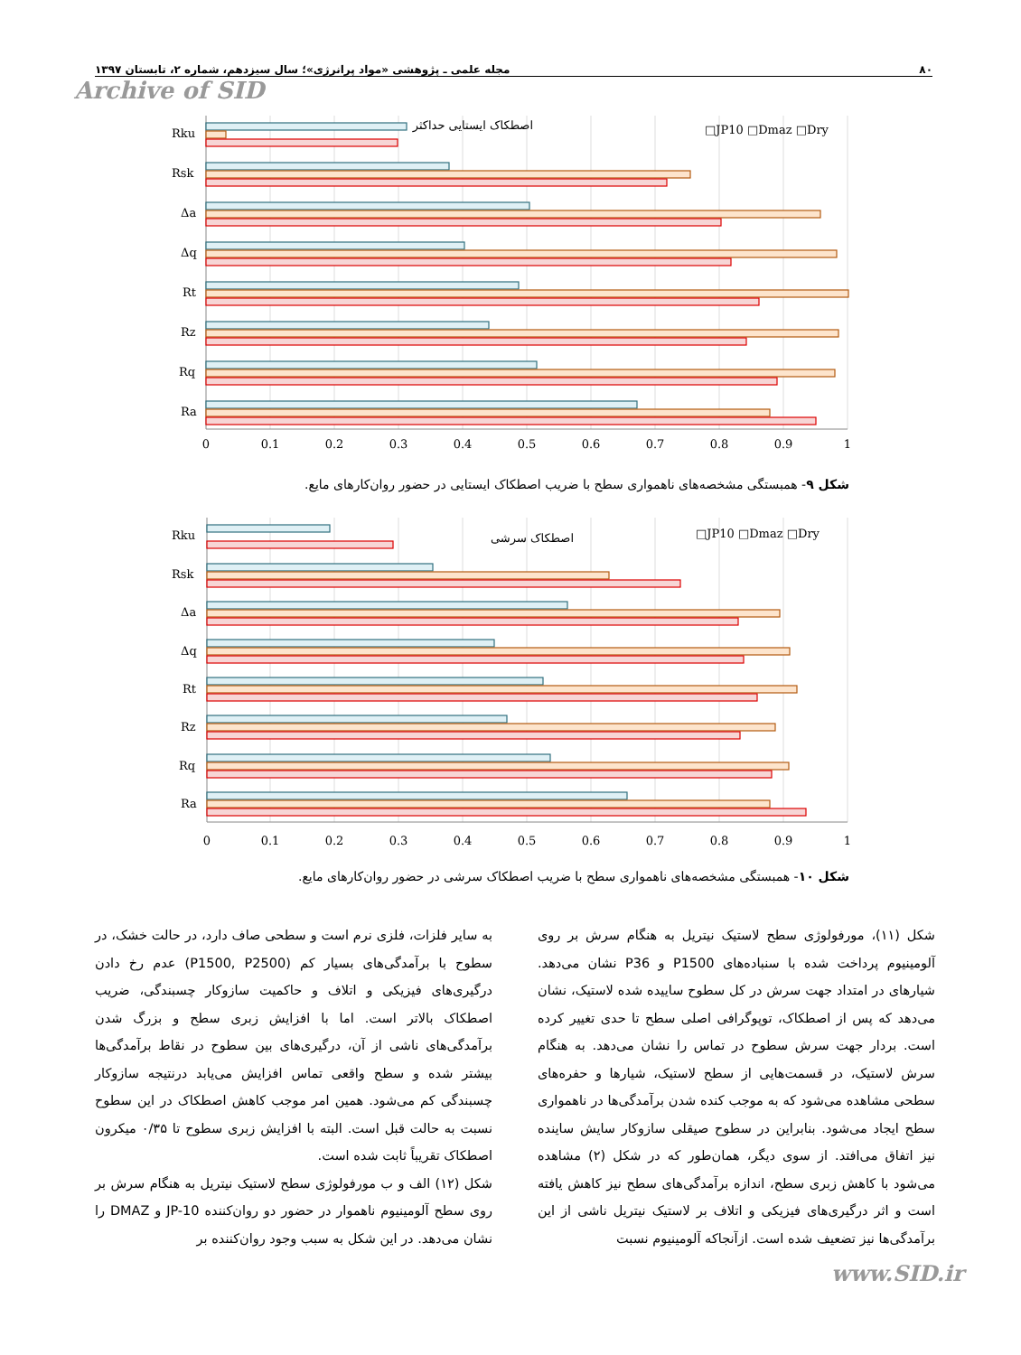۸۰ مجله علمی ـ پژوهشی «مواد پرانرژی»؛ سال سیزدهم، شماره ۲، تابستان ۱۳۹۷
Archive of SID
اصطکاک ایستایی حداکثر
□JP10 □Dmaz □Dry
Rku
Rsk
Δa
Δq
Rt
Rz
Rq
Ra
0
0.1
0.2
0.3
0.4
0.5
0.6
0.7
0.8
0.9
1
شکل ۹- همبستگی مشخصه‌های ناهمواری سطح با ضریب اصطکاک ایستایی در حضور روان‌کارهای مایع.
اصطکاک سرشی
□JP10 □Dmaz □Dry
Rku
Rsk
Δa
Δq
Rt
Rz
Rq
Ra
0
0.1
0.2
0.3
0.4
0.5
0.6
0.7
0.8
0.9
1
شکل ۱۰- همبستگی مشخصه‌های ناهمواری سطح با ضریب اصطکاک سرشی در حضور روان‌کارهای مایع.
شکل (۱۱)، مورفولوژی سطح لاستیک نیتریل به هنگام سرش بر روی آلومینیوم پرداخت شده با سنباده‌های P1500 و P36 نشان می‌دهد. شیارهای در امتداد جهت سرش در کل سطوح ساییده شده لاستیک، نشان می‌دهد که پس از اصطکاک، توپوگرافی اصلی سطح تا حدی تغییر کرده است. بردار جهت سرش سطوح در تماس را نشان می‌دهد. به هنگام سرش لاستیک، در قسمت‌هایی از سطح لاستیک، شیارها و حفره‌های سطحی مشاهده می‌شود که به موجب کنده شدن برآمدگی‌ها در ناهمواری سطح ایجاد می‌شود. بنابراین در سطوح صیقلی سازوکار سایش ساینده نیز اتفاق می‌افتد. از سوی دیگر، همان‌طور که در شکل (۲) مشاهده می‌شود با کاهش زبری سطح، اندازه برآمدگی‌های سطح نیز کاهش یافته است و اثر درگیری‌های فیزیکی و اتلاف بر لاستیک نیتریل ناشی از این برآمدگی‌ها نیز تضعیف شده است. ازآنجاکه آلومینیوم نسبت
به سایر فلزات، فلزی نرم است و سطحی صاف دارد، در حالت خشک، در سطوح با برآمدگی‌های بسیار کم (P1500, P2500) عدم رخ دادن درگیری‌های فیزیکی و اتلاف و حاکمیت سازوکار چسبندگی، ضریب اصطکاک بالاتر است. اما با افزایش زبری سطح و بزرگ شدن برآمدگی‌های ناشی از آن، درگیری‌های بین سطوح در نقاط برآمدگی‌ها بیشتر شده و سطح واقعی تماس افزایش می‌یابد درنتیجه سازوکار چسبندگی کم می‌شود. همین امر موجب کاهش اصطکاک در این سطوح نسبت به حالت قبل است. البته با افزایش زبری سطوح تا ۰/۳۵ میکرون اصطکاک تقریباً ثابت شده است.
شکل (۱۲) الف و ب مورفولوژی سطح لاستیک نیتریل به هنگام سرش بر روی سطح آلومینیوم ناهموار در حضور دو روان‌کننده JP-10 و DMAZ را نشان می‌دهد. در این شکل به سبب وجود روان‌کننده بر
www.SID.ir